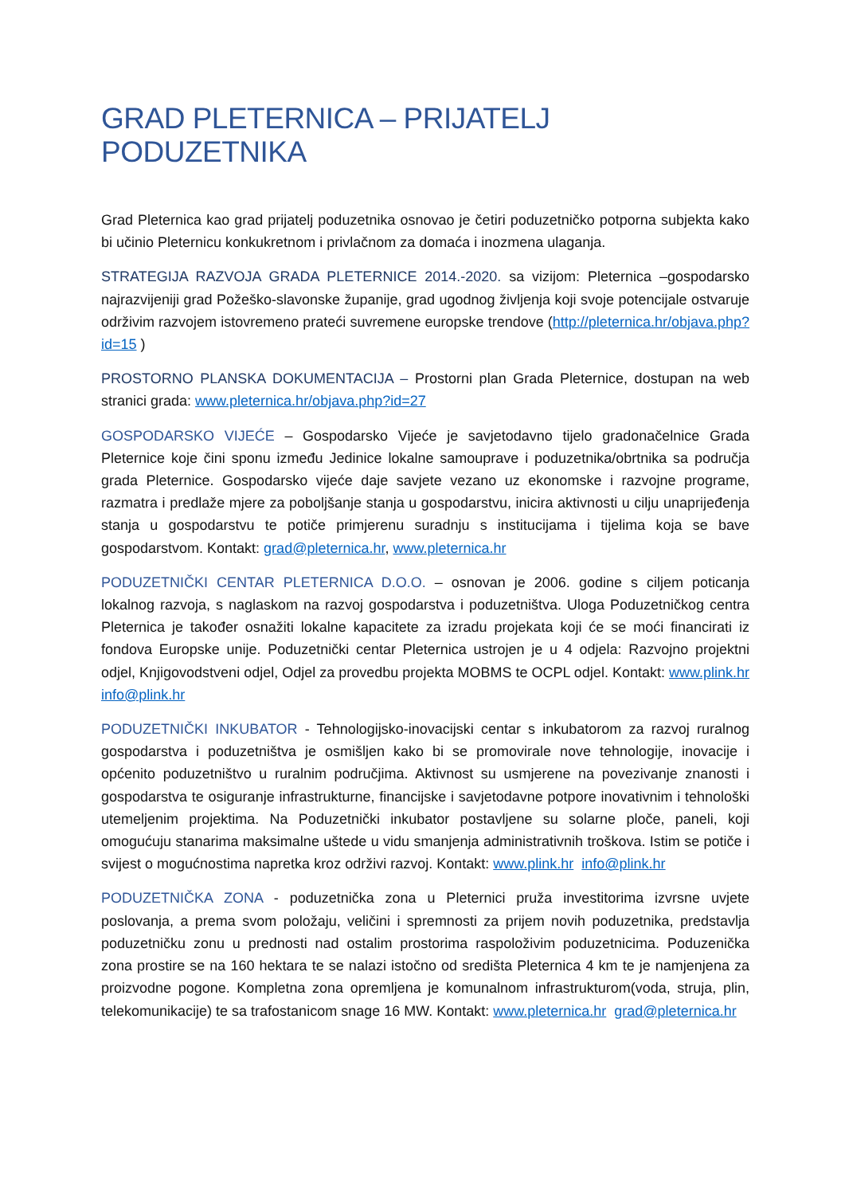GRAD PLETERNICA – PRIJATELJ PODUZETNIKA
Grad Pleternica kao grad prijatelj poduzetnika osnovao je četiri poduzetničko potporna subjekta kako bi učinio Pleternicu konkukretnom i privlačnom za domaća i inozmena ulaganja.
STRATEGIJA RAZVOJA GRADA PLETERNICE 2014.-2020. sa vizijom: Pleternica –gospodarsko najrazvijeniji grad Požeško-slavonske županije, grad ugodnog življenja koji svoje potencijale ostvaruje održivim razvojem istovremeno prateći suvremene europske trendove (http://pleternica.hr/objava.php?id=15 )
PROSTORNO PLANSKA DOKUMENTACIJA – Prostorni plan Grada Pleternice, dostupan na web stranici grada: www.pleternica.hr/objava.php?id=27
GOSPODARSKO VIJEĆE – Gospodarsko Vijeće je savjetodavno tijelo gradonačelnice Grada Pleternice koje čini sponu između Jedinice lokalne samouprave i poduzetnika/obrtnika sa područja grada Pleternice. Gospodarsko vijeće daje savjete vezano uz ekonomske i razvojne programe, razmatra i predlaže mjere za poboljšanje stanja u gospodarstvu, inicira aktivnosti u cilju unaprijeđenja stanja u gospodarstvu te potiče primjerenu suradnju s institucijama i tijelima koja se bave gospodarstvom. Kontakt: grad@pleternica.hr, www.pleternica.hr
PODUZETNIČKI CENTAR PLETERNICA D.O.O. – osnovan je 2006. godine s ciljem poticanja lokalnog razvoja, s naglaskom na razvoj gospodarstva i poduzetništva. Uloga Poduzetničkog centra Pleternica je također osnažiti lokalne kapacitete za izradu projekata koji će se moći financirati iz fondova Europske unije. Poduzetnički centar Pleternica ustrojen je u 4 odjela: Razvojno projektni odjel, Knjigovodstveni odjel, Odjel za provedbu projekta MOBMS te OCPL odjel. Kontakt: www.plink.hr info@plink.hr
PODUZETNIČKI INKUBATOR - Tehnologijsko-inovacijski centar s inkubatorom za razvoj ruralnog gospodarstva i poduzetništva je osmišljen kako bi se promovirale nove tehnologije, inovacije i općenito poduzetništvo u ruralnim područjima. Aktivnost su usmjerene na povezivanje znanosti i gospodarstva te osiguranje infrastrukturne, financijske i savjetodavne potpore inovativnim i tehnološki utemeljenim projektima. Na Poduzetnički inkubator postavljene su solarne ploče, paneli, koji omogućuju stanarima maksimalne uštede u vidu smanjenja administrativnih troškova. Istim se potiče i svijest o mogućnostima napretka kroz održivi razvoj. Kontakt: www.plink.hr info@plink.hr
PODUZETNIČKA ZONA - poduzetnička zona u Pleternici pruža investitorima izvrsne uvjete poslovanja, a prema svom položaju, veličini i spremnosti za prijem novih poduzetnika, predstavlja poduzetničku zonu u prednosti nad ostalim prostorima raspoloživim poduzetnicima. Poduzenička zona prostire se na 160 hektara te se nalazi istočno od središta Pleternica 4 km te je namjenjena za proizvodne pogone. Kompletna zona opremljena je komunalnom infrastrukturom(voda, struja, plin, telekomunikacije) te sa trafostanicom snage 16 MW. Kontakt: www.pleternica.hr grad@pleternica.hr